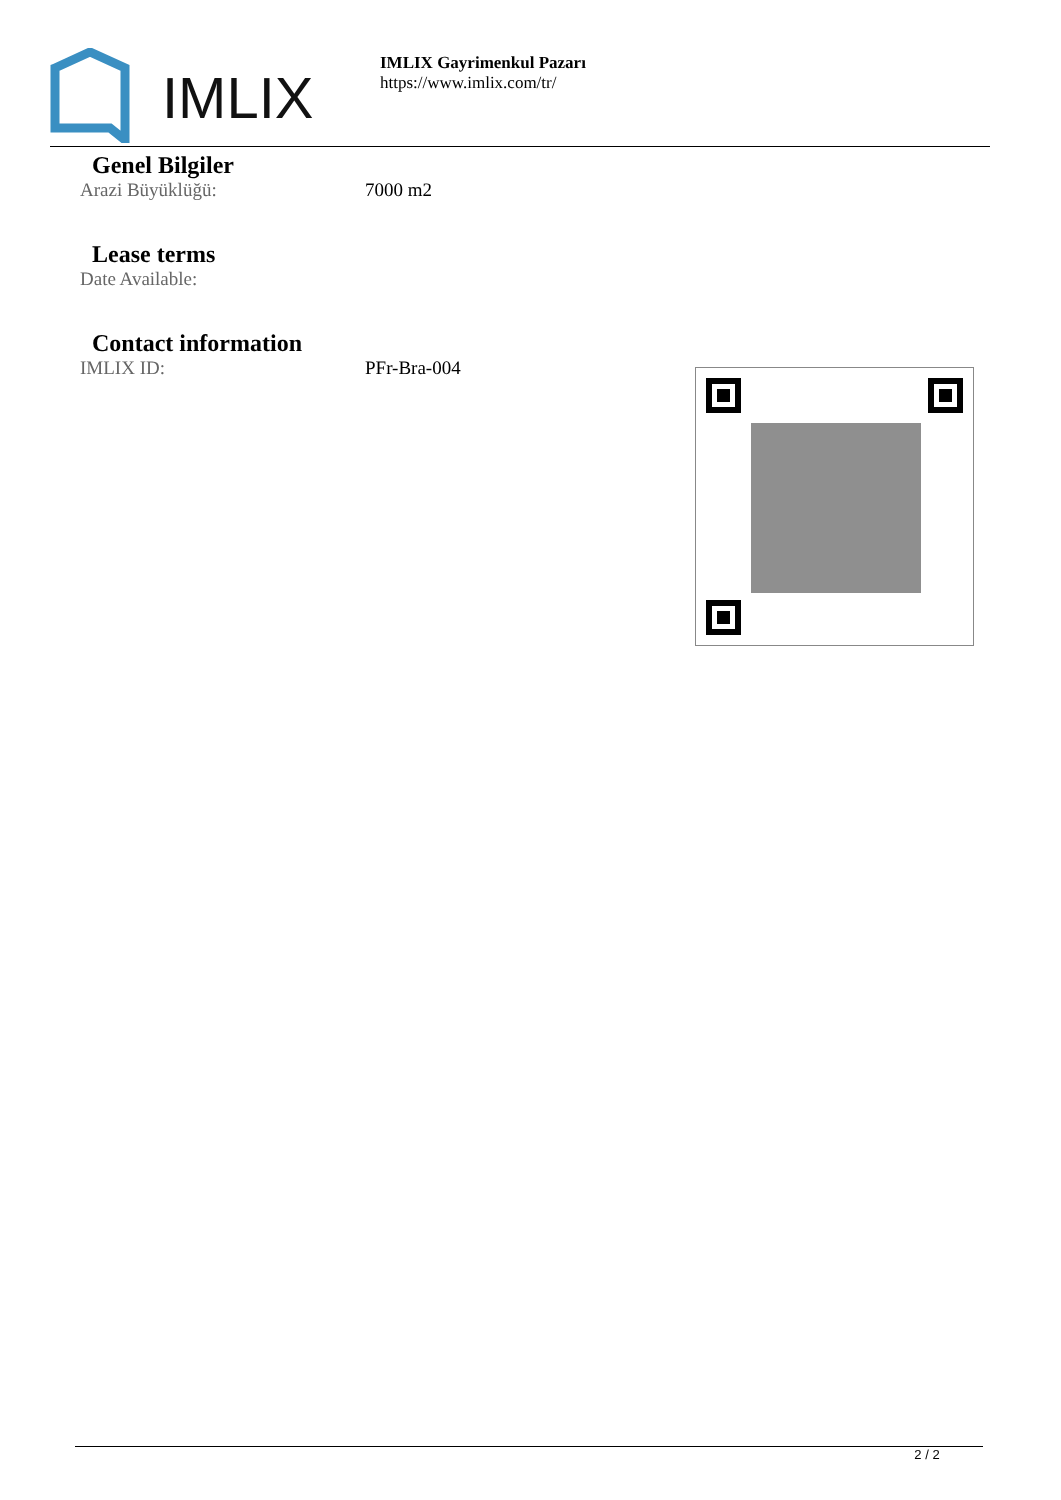IMLIX
IMLIX Gayrimenkul Pazarı
https://www.imlix.com/tr/
Genel Bilgiler
Arazi Büyüklüğü: 7000 m2
Lease terms
Date Available:
Contact information
IMLIX ID: PFr-Bra-004
2 / 2